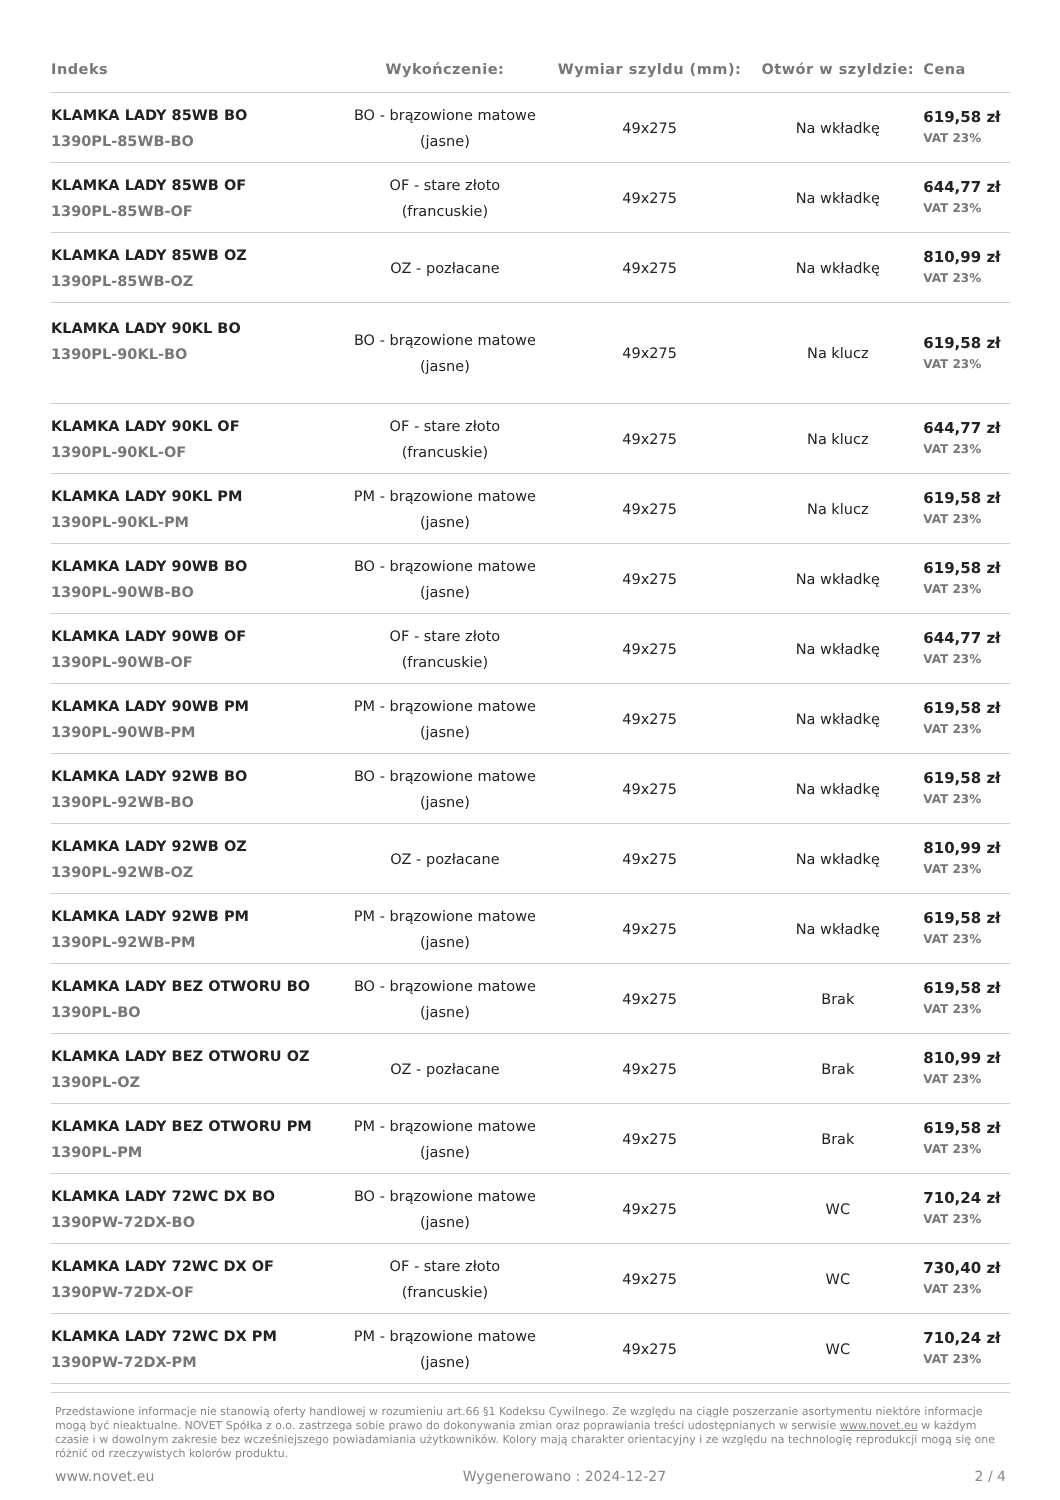| Indeks | Wykończenie: | Wymiar szyldu (mm): | Otwór w szyldzie: | Cena |
| --- | --- | --- | --- | --- |
| KLAMKA LADY 85WB BO 1390PL-85WB-BO | BO - brązowione matowe (jasne) | 49x275 | Na wkładkę | 619,58 zł VAT 23% |
| KLAMKA LADY 85WB OF 1390PL-85WB-OF | OF - stare złoto (francuskie) | 49x275 | Na wkładkę | 644,77 zł VAT 23% |
| KLAMKA LADY 85WB OZ 1390PL-85WB-OZ | OZ - pozłacane | 49x275 | Na wkładkę | 810,99 zł VAT 23% |
| KLAMKA LADY 90KL BO 1390PL-90KL-BO | BO - brązowione matowe (jasne) | 49x275 | Na klucz | 619,58 zł VAT 23% |
| KLAMKA LADY 90KL OF 1390PL-90KL-OF | OF - stare złoto (francuskie) | 49x275 | Na klucz | 644,77 zł VAT 23% |
| KLAMKA LADY 90KL PM 1390PL-90KL-PM | PM - brązowione matowe (jasne) | 49x275 | Na klucz | 619,58 zł VAT 23% |
| KLAMKA LADY 90WB BO 1390PL-90WB-BO | BO - brązowione matowe (jasne) | 49x275 | Na wkładkę | 619,58 zł VAT 23% |
| KLAMKA LADY 90WB OF 1390PL-90WB-OF | OF - stare złoto (francuskie) | 49x275 | Na wkładkę | 644,77 zł VAT 23% |
| KLAMKA LADY 90WB PM 1390PL-90WB-PM | PM - brązowione matowe (jasne) | 49x275 | Na wkładkę | 619,58 zł VAT 23% |
| KLAMKA LADY 92WB BO 1390PL-92WB-BO | BO - brązowione matowe (jasne) | 49x275 | Na wkładkę | 619,58 zł VAT 23% |
| KLAMKA LADY 92WB OZ 1390PL-92WB-OZ | OZ - pozłacane | 49x275 | Na wkładkę | 810,99 zł VAT 23% |
| KLAMKA LADY 92WB PM 1390PL-92WB-PM | PM - brązowione matowe (jasne) | 49x275 | Na wkładkę | 619,58 zł VAT 23% |
| KLAMKA LADY BEZ OTWORU BO 1390PL-BO | BO - brązowione matowe (jasne) | 49x275 | Brak | 619,58 zł VAT 23% |
| KLAMKA LADY BEZ OTWORU OZ 1390PL-OZ | OZ - pozłacane | 49x275 | Brak | 810,99 zł VAT 23% |
| KLAMKA LADY BEZ OTWORU PM 1390PL-PM | PM - brązowione matowe (jasne) | 49x275 | Brak | 619,58 zł VAT 23% |
| KLAMKA LADY 72WC DX BO 1390PW-72DX-BO | BO - brązowione matowe (jasne) | 49x275 | WC | 710,24 zł VAT 23% |
| KLAMKA LADY 72WC DX OF 1390PW-72DX-OF | OF - stare złoto (francuskie) | 49x275 | WC | 730,40 zł VAT 23% |
| KLAMKA LADY 72WC DX PM 1390PW-72DX-PM | PM - brązowione matowe (jasne) | 49x275 | WC | 710,24 zł VAT 23% |
Przedstawione informacje nie stanowią oferty handlowej w rozumieniu art.66 §1 Kodeksu Cywilnego. Ze względu na ciągłe poszerzanie asortymentu niektóre informacje mogą być nieaktualne. NOVET Spółka z o.o. zastrzega sobie prawo do dokonywania zmian oraz poprawiania treści udostępnianych w serwisie www.novet.eu w każdym czasie i w dowolnym zakresie bez wcześniejszego powiadamiania użytkowników. Kolory mają charakter orientacyjny i ze względu na technologię reprodukcji mogą się one różnić od rzeczywistych kolorów produktu.
www.novet.eu Wygenerowano : 2024-12-27 2 / 4